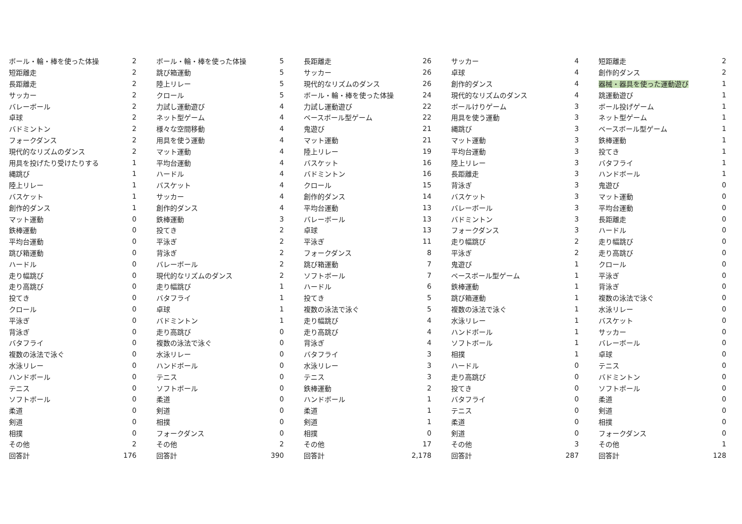| ボール・輪・棒を使った体操 | 2 | ボール・輪・棒を使った体操 | 5 | 長距離走 | 26 | サッカー | 4 | 短距離走 | 2 |
| 短距離走 | 2 | 跳び箱運動 | 5 | サッカー | 26 | 卓球 | 4 | 創作的ダンス | 2 |
| 長距離走 | 2 | 陸上リレー | 5 | 現代的なリズムのダンス | 26 | 創作的ダンス | 4 | 器械・器具を使った運動遊び | 1 |
| サッカー | 2 | クロール | 5 | ボール・輪・棒を使った体操 | 24 | 現代的なリズムのダンス | 4 | 跳運動遊び | 1 |
| バレーボール | 2 | 力試し運動遊び | 4 | 力試し運動遊び | 22 | ボールけりゲーム | 3 | ボール投げゲーム | 1 |
| 卓球 | 2 | ネット型ゲーム | 4 | ベースボール型ゲーム | 22 | 用具を使う運動 | 3 | ネット型ゲーム | 1 |
| バドミントン | 2 | 様々な空間移動 | 4 | 鬼遊び | 21 | 縄跳び | 3 | ベースボール型ゲーム | 1 |
| フォークダンス | 2 | 用具を使う運動 | 4 | マット運動 | 21 | マット運動 | 3 | 鉄棒運動 | 1 |
| 現代的なリズムのダンス | 2 | マット運動 | 4 | 陸上リレー | 19 | 平均台運動 | 3 | 投てき | 1 |
| 用具を投げたり受けたりする | 1 | 平均台運動 | 4 | バスケット | 16 | 陸上リレー | 3 | バタフライ | 1 |
| 縄跳び | 1 | ハードル | 4 | バドミントン | 16 | 長距離走 | 3 | ハンドボール | 1 |
| 陸上リレー | 1 | バスケット | 4 | クロール | 15 | 背泳ぎ | 3 | 鬼遊び | 0 |
| バスケット | 1 | サッカー | 4 | 創作的ダンス | 14 | バスケット | 3 | マット運動 | 0 |
| 創作的ダンス | 1 | 創作的ダンス | 4 | 平均台運動 | 13 | バレーボール | 3 | 平均台運動 | 0 |
| マット運動 | 0 | 鉄棒運動 | 3 | バレーボール | 13 | バドミントン | 3 | 長距離走 | 0 |
| 鉄棒運動 | 0 | 投てき | 2 | 卓球 | 13 | フォークダンス | 3 | ハードル | 0 |
| 平均台運動 | 0 | 平泳ぎ | 2 | 平泳ぎ | 11 | 走り幅跳び | 2 | 走り幅跳び | 0 |
| 跳び箱運動 | 0 | 背泳ぎ | 2 | フォークダンス | 8 | 平泳ぎ | 2 | 走り高跳び | 0 |
| ハードル | 0 | バレーボール | 2 | 跳び箱運動 | 7 | 鬼遊び | 1 | クロール | 0 |
| 走り幅跳び | 0 | 現代的なリズムのダンス | 2 | ソフトボール | 7 | ベースボール型ゲーム | 1 | 平泳ぎ | 0 |
| 走り高跳び | 0 | 走り幅跳び | 1 | ハードル | 6 | 鉄棒運動 | 1 | 背泳ぎ | 0 |
| 投てき | 0 | バタフライ | 1 | 投てき | 5 | 跳び箱運動 | 1 | 複数の泳法で泳ぐ | 0 |
| クロール | 0 | 卓球 | 1 | 複数の泳法で泳ぐ | 5 | 複数の泳法で泳ぐ | 1 | 水泳リレー | 0 |
| 平泳ぎ | 0 | バドミントン | 1 | 走り幅跳び | 4 | 水泳リレー | 1 | バスケット | 0 |
| 背泳ぎ | 0 | 走り高跳び | 0 | 走り高跳び | 4 | ハンドボール | 1 | サッカー | 0 |
| バタフライ | 0 | 複数の泳法で泳ぐ | 0 | 背泳ぎ | 4 | ソフトボール | 1 | バレーボール | 0 |
| 複数の泳法で泳ぐ | 0 | 水泳リレー | 0 | バタフライ | 3 | 相撲 | 1 | 卓球 | 0 |
| 水泳リレー | 0 | ハンドボール | 0 | 水泳リレー | 3 | ハードル | 0 | テニス | 0 |
| ハンドボール | 0 | テニス | 0 | テニス | 3 | 走り高跳び | 0 | バドミントン | 0 |
| テニス | 0 | ソフトボール | 0 | 鉄棒運動 | 2 | 投てき | 0 | ソフトボール | 0 |
| ソフトボール | 0 | 柔道 | 0 | ハンドボール | 1 | バタフライ | 0 | 柔道 | 0 |
| 柔道 | 0 | 剣道 | 0 | 柔道 | 1 | テニス | 0 | 剣道 | 0 |
| 剣道 | 0 | 相撲 | 0 | 剣道 | 1 | 柔道 | 0 | 相撲 | 0 |
| 相撲 | 0 | フォークダンス | 0 | 相撲 | 0 | 剣道 | 0 | フォークダンス | 0 |
| その他 | 2 | その他 | 2 | その他 | 17 | その他 | 3 | その他 | 1 |
| 回答計 | 176 | 回答計 | 390 | 回答計 | 2,178 | 回答計 | 287 | 回答計 | 128 |